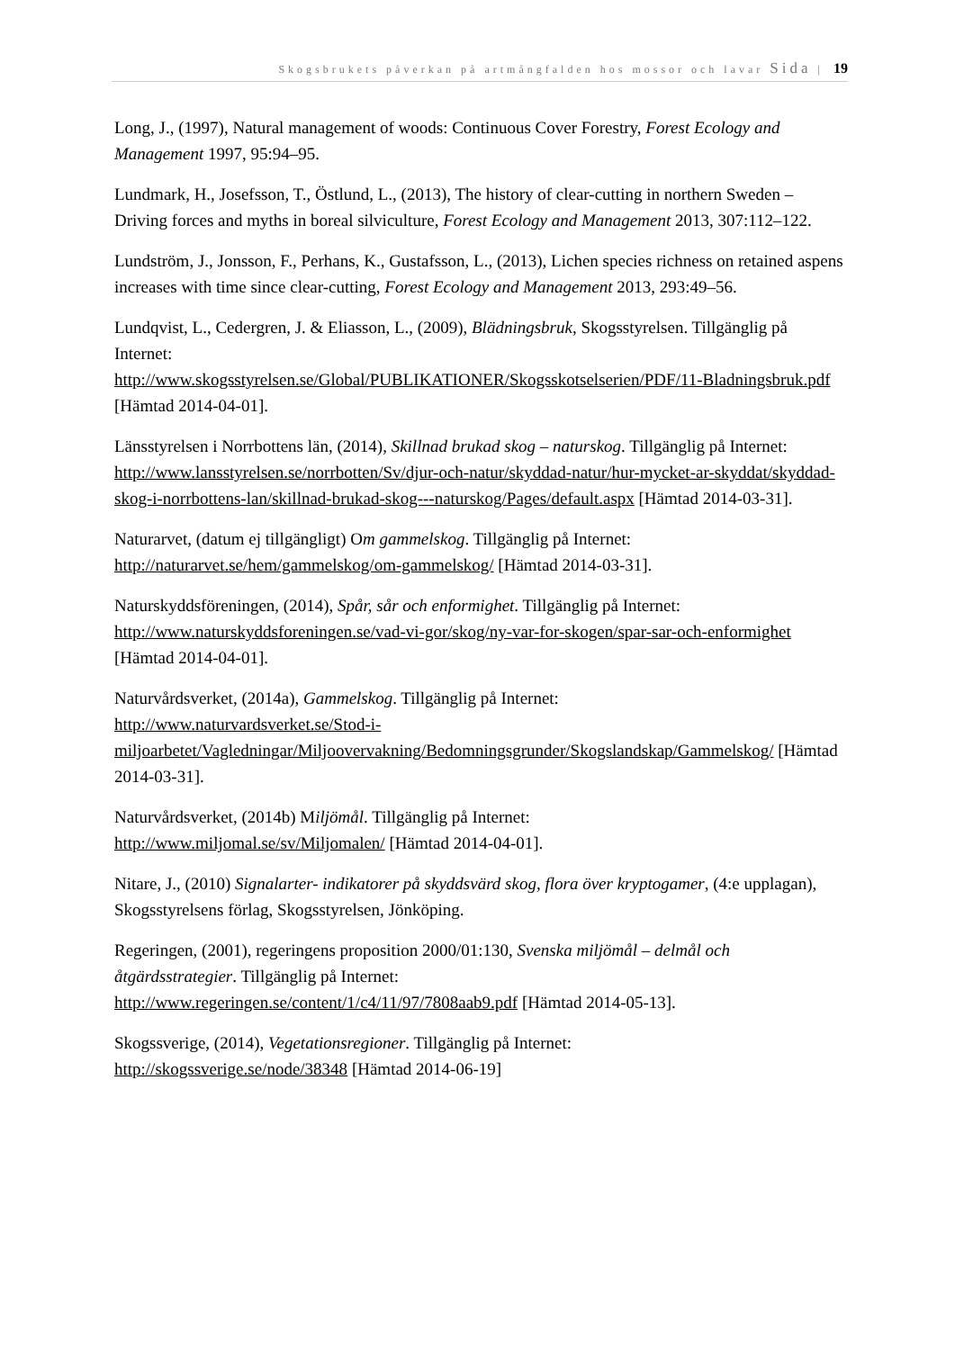Skogsbrukets påverkan på artmångfalden hos mossor och lavar Sida | 19
Long, J., (1997), Natural management of woods: Continuous Cover Forestry, Forest Ecology and Management 1997, 95:94–95.
Lundmark, H., Josefsson, T., Östlund, L., (2013), The history of clear-cutting in northern Sweden – Driving forces and myths in boreal silviculture, Forest Ecology and Management 2013, 307:112–122.
Lundström, J., Jonsson, F., Perhans, K., Gustafsson, L., (2013), Lichen species richness on retained aspens increases with time since clear-cutting, Forest Ecology and Management 2013, 293:49–56.
Lundqvist, L., Cedergren, J. & Eliasson, L., (2009), Blädningsbruk, Skogsstyrelsen. Tillgänglig på Internet:
http://www.skogsstyrelsen.se/Global/PUBLIKATIONER/Skogsskotselserien/PDF/11-Bladningsbruk.pdf [Hämtad 2014-04-01].
Länsstyrelsen i Norrbottens län, (2014), Skillnad brukad skog – naturskog. Tillgänglig på Internet: http://www.lansstyrelsen.se/norrbotten/Sv/djur-och-natur/skyddad-natur/hur-mycket-ar-skyddat/skyddad-skog-i-norrbottens-lan/skillnad-brukad-skog---naturskog/Pages/default.aspx [Hämtad 2014-03-31].
Naturarvet, (datum ej tillgängligt) Om gammelskog. Tillgänglig på Internet:
http://naturarvet.se/hem/gammelskog/om-gammelskog/ [Hämtad 2014-03-31].
Naturskyddsföreningen, (2014), Spår, sår och enformighet. Tillgänglig på Internet:
http://www.naturskyddsforeningen.se/vad-vi-gor/skog/ny-var-for-skogen/spar-sar-och-enformighet [Hämtad 2014-04-01].
Naturvårdsverket, (2014a), Gammelskog. Tillgänglig på Internet:
http://www.naturvardsverket.se/Stod-i-miljoarbetet/Vagledningar/Miljoovervakning/Bedomningsgrunder/Skogslandskap/Gammelskog/ [Hämtad 2014-03-31].
Naturvårdsverket, (2014b) Miljömål. Tillgänglig på Internet:
http://www.miljomal.se/sv/Miljomalen/ [Hämtad 2014-04-01].
Nitare, J., (2010) Signalarter- indikatorer på skyddsvärd skog, flora över kryptogamer, (4:e upplagan), Skogsstyrelsens förlag, Skogsstyrelsen, Jönköping.
Regeringen, (2001), regeringens proposition 2000/01:130, Svenska miljömål – delmål och åtgärdsstrategier. Tillgänglig på Internet:
http://www.regeringen.se/content/1/c4/11/97/7808aab9.pdf [Hämtad 2014-05-13].
Skogssverige, (2014), Vegetationsregioner. Tillgänglig på Internet:
http://skogssverige.se/node/38348 [Hämtad 2014-06-19]